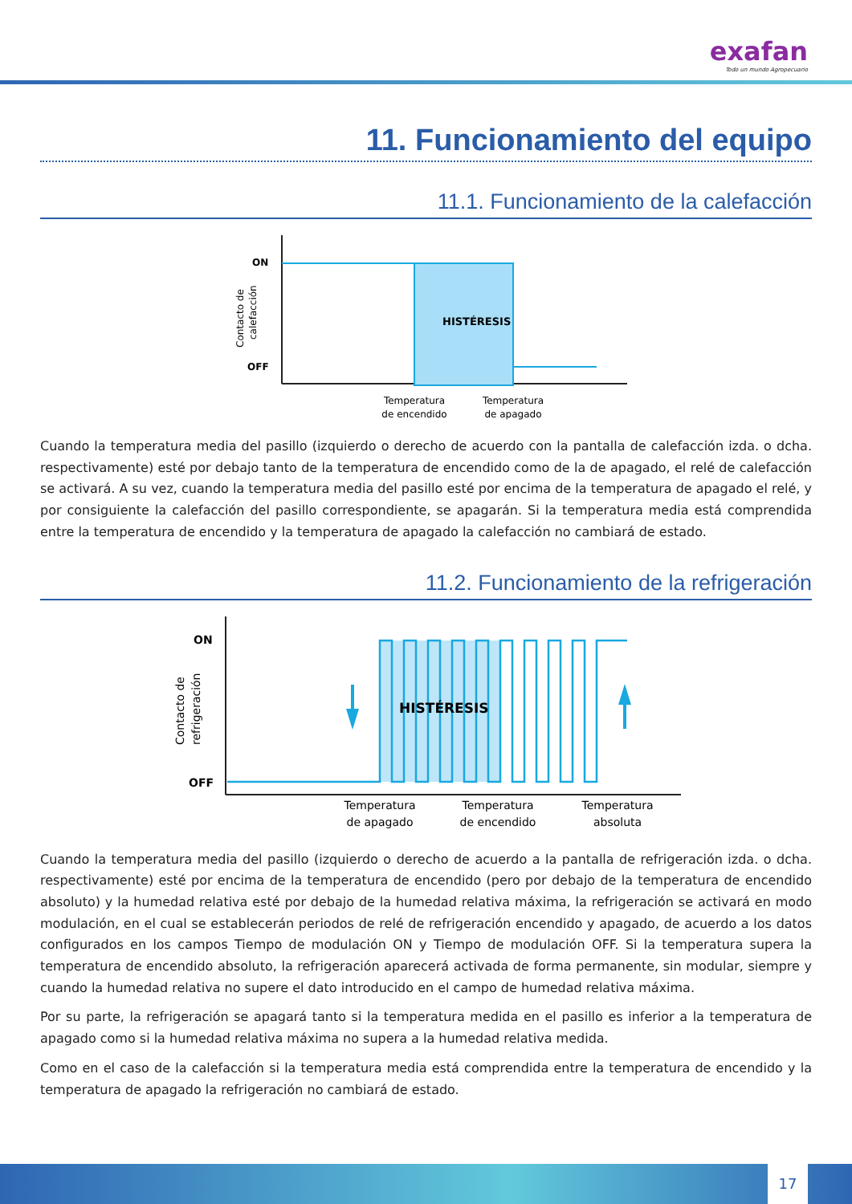exafan
Todo un mundo Agropecuario
11. Funcionamiento del equipo
11.1. Funcionamiento de la calefacción
ON
OFF
HISTÉRESIS
Temperatura
de encendido
Temperatura
de apagado
Contacto de
calefacción
Cuando la temperatura media del pasillo (izquierdo o derecho de acuerdo con la pantalla de calefacción izda. o dcha. respectivamente) esté por debajo tanto de la temperatura de encendido como de la de apagado, el relé de calefacción se activará. A su vez, cuando la temperatura media del pasillo esté por encima de la temperatura de apagado el relé, y por consiguiente la calefacción del pasillo correspondiente, se apagarán. Si la temperatura media está comprendida entre la temperatura de encendido y la temperatura de apagado la calefacción no cambiará de estado.
11.2. Funcionamiento de la refrigeración
ON
OFF
HISTÉRESIS
Temperatura
de apagado
Temperatura
de encendido
Temperatura
absoluta
Contacto de
refrigeración
Cuando la temperatura media del pasillo (izquierdo o derecho de acuerdo a la pantalla de refrigeración izda. o dcha. respectivamente) esté por encima de la temperatura de encendido (pero por debajo de la temperatura de encendido absoluto) y la humedad relativa esté por debajo de la humedad relativa máxima, la refrigeración se activará en modo modulación, en el cual se establecerán periodos de relé de refrigeración encendido y apagado, de acuerdo a los datos configurados en los campos Tiempo de modulación ON y Tiempo de modulación OFF. Si la temperatura supera la temperatura de encendido absoluto, la refrigeración aparecerá activada de forma permanente, sin modular, siempre y cuando la humedad relativa no supere el dato introducido en el campo de humedad relativa máxima.
Por su parte, la refrigeración se apagará tanto si la temperatura medida en el pasillo es inferior a la temperatura de apagado como si la humedad relativa máxima no supera a la humedad relativa medida.
Como en el caso de la calefacción si la temperatura media está comprendida entre la temperatura de encendido y la temperatura de apagado la refrigeración no cambiará de estado.
17